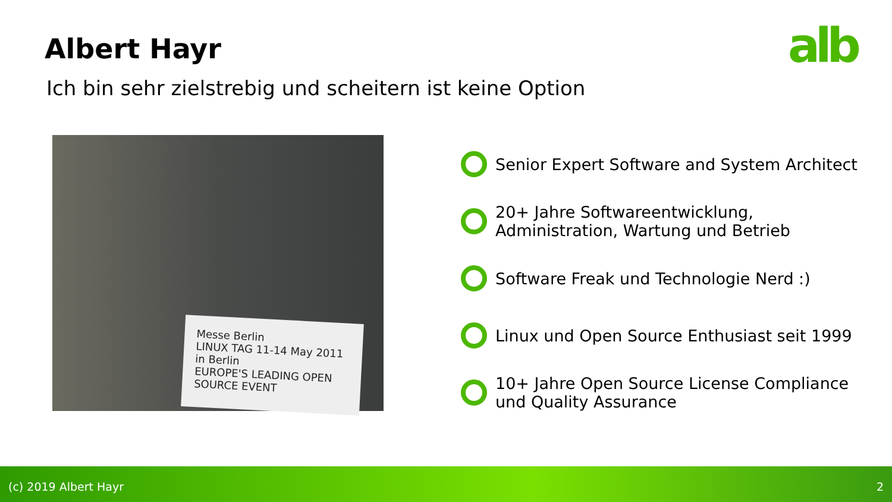alb
Albert Hayr
Ich bin sehr zielstrebig und scheitern ist keine Option
Messe Berlin
LINUX TAG 11-14 May 2011 in Berlin
EUROPE'S LEADING OPEN SOURCE EVENT
Senior Expert Software and System Architect
20+ Jahre Softwareentwicklung,
Administration, Wartung und Betrieb
Software Freak und Technologie Nerd :)
Linux und Open Source Enthusiast seit 1999
10+ Jahre Open Source License Compliance
und Quality Assurance
(c) 2019 Albert Hayr 2